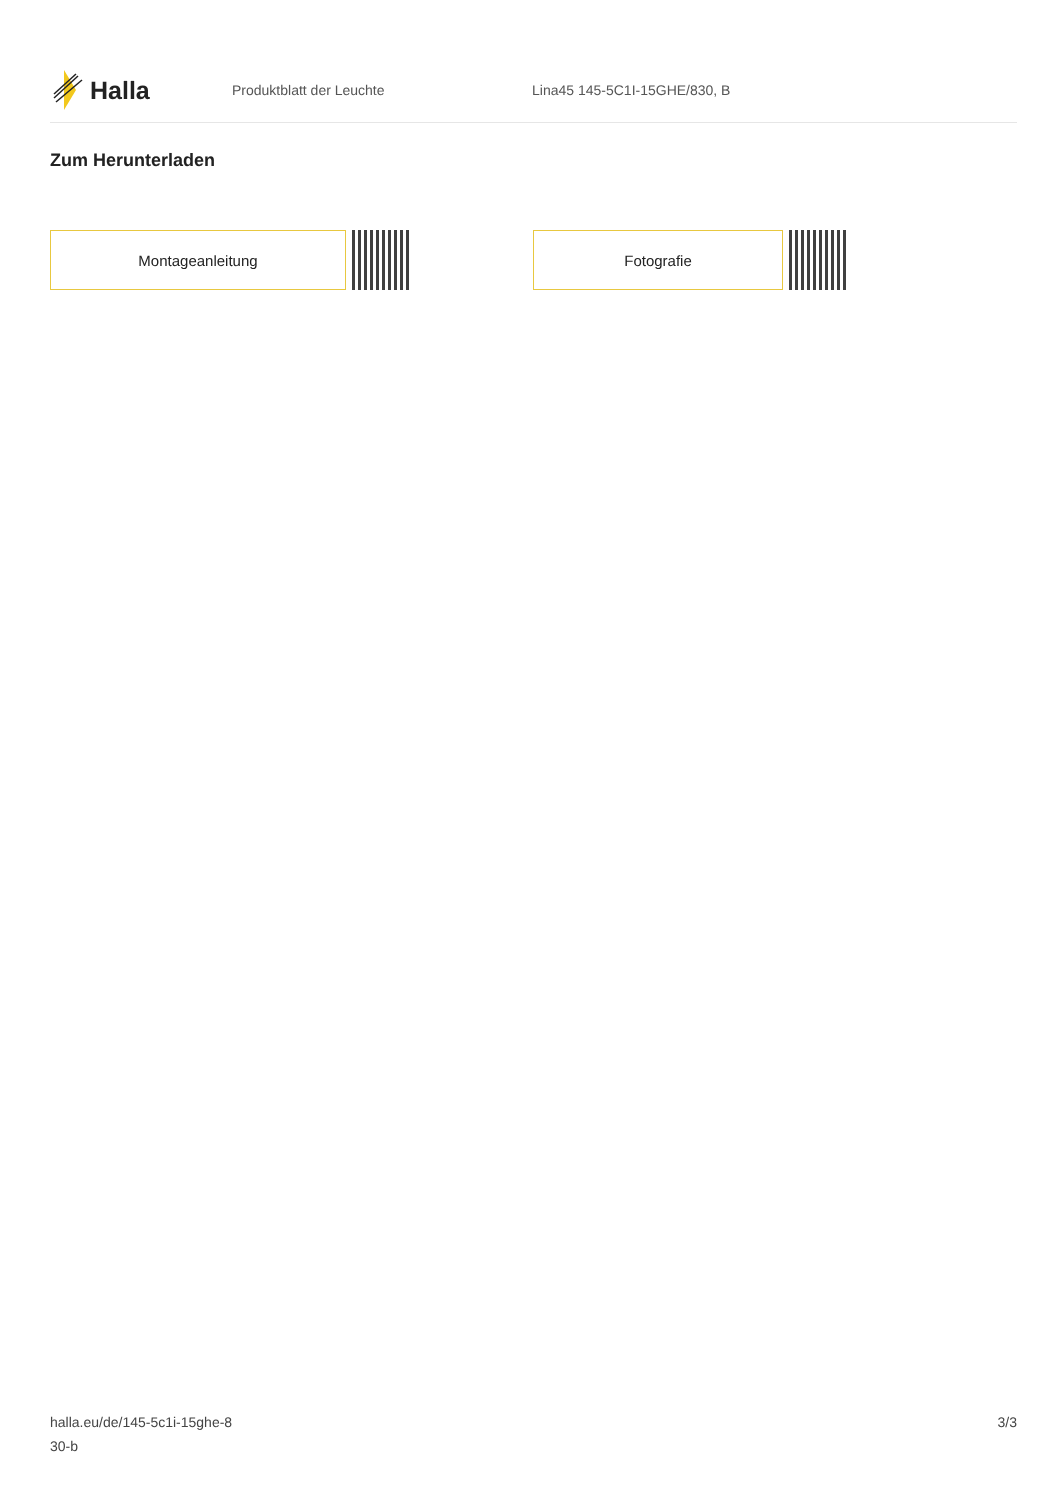Halla
Produktblatt der Leuchte Lina45 145-5C1I-15GHE/830, B
Zum Herunterladen
Montageanleitung Fotografie
halla.eu/de/145-5c1i-15ghe-8
30-b
3/3